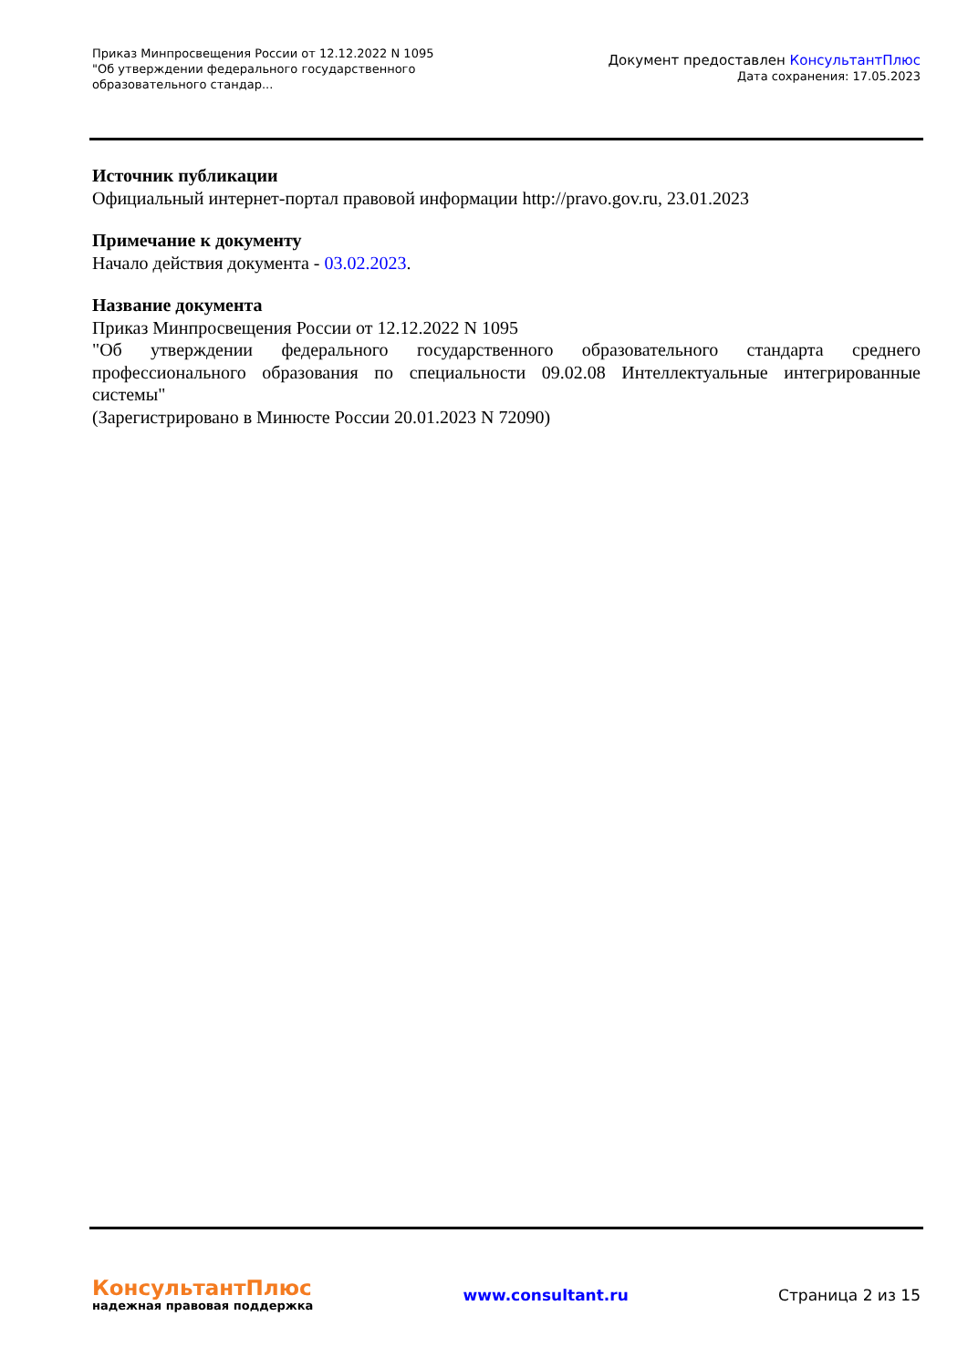Приказ Минпросвещения России от 12.12.2022 N 1095
"Об утверждении федерального государственного образовательного стандар...
Документ предоставлен КонсультантПлюс
Дата сохранения: 17.05.2023
Источник публикации
Официальный интернет-портал правовой информации http://pravo.gov.ru, 23.01.2023
Примечание к документу
Начало действия документа - 03.02.2023.
Название документа
Приказ Минпросвещения России от 12.12.2022 N 1095
"Об утверждении федерального государственного образовательного стандарта среднего профессионального образования по специальности 09.02.08 Интеллектуальные интегрированные системы"
(Зарегистрировано в Минюсте России 20.01.2023 N 72090)
КонсультантПлюс
надежная правовая поддержка
www.consultant.ru Страница 2 из 15